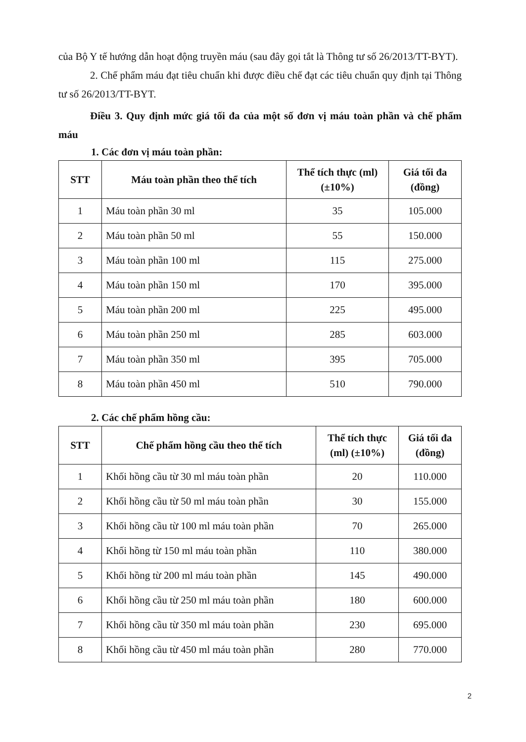của Bộ Y tế hướng dẫn hoạt động truyền máu (sau đây gọi tắt là Thông tư số 26/2013/TT-BYT).
2. Chế phẩm máu đạt tiêu chuẩn khi được điều chế đạt các tiêu chuẩn quy định tại Thông tư số 26/2013/TT-BYT.
Điều 3. Quy định mức giá tối đa của một số đơn vị máu toàn phần và chế phẩm máu
1. Các đơn vị máu toàn phần:
| STT | Máu toàn phần theo thể tích | Thể tích thực (ml) (±10%) | Giá tối đa (đồng) |
| --- | --- | --- | --- |
| 1 | Máu toàn phần 30 ml | 35 | 105.000 |
| 2 | Máu toàn phần 50 ml | 55 | 150.000 |
| 3 | Máu toàn phần 100 ml | 115 | 275.000 |
| 4 | Máu toàn phần 150 ml | 170 | 395.000 |
| 5 | Máu toàn phần 200 ml | 225 | 495.000 |
| 6 | Máu toàn phần 250 ml | 285 | 603.000 |
| 7 | Máu toàn phần 350 ml | 395 | 705.000 |
| 8 | Máu toàn phần 450 ml | 510 | 790.000 |
2. Các chế phẩm hồng cầu:
| STT | Chế phẩm hồng cầu theo thể tích | Thể tích thực (ml) (±10%) | Giá tối đa (đồng) |
| --- | --- | --- | --- |
| 1 | Khối hồng cầu từ 30 ml máu toàn phần | 20 | 110.000 |
| 2 | Khối hồng cầu từ 50 ml máu toàn phần | 30 | 155.000 |
| 3 | Khối hồng cầu từ 100 ml máu toàn phần | 70 | 265.000 |
| 4 | Khối hồng từ 150 ml máu toàn phần | 110 | 380.000 |
| 5 | Khối hồng từ 200 ml máu toàn phần | 145 | 490.000 |
| 6 | Khối hồng cầu từ 250 ml máu toàn phần | 180 | 600.000 |
| 7 | Khối hồng cầu từ 350 ml máu toàn phần | 230 | 695.000 |
| 8 | Khối hồng cầu từ 450 ml máu toàn phần | 280 | 770.000 |
2